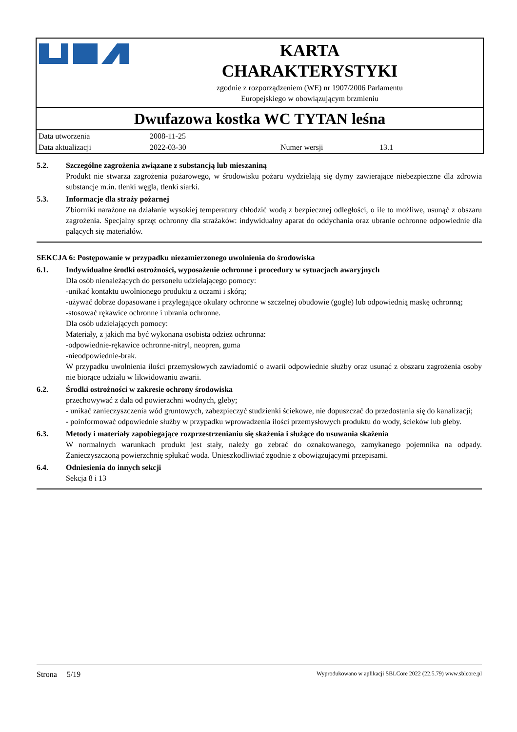KARTA
CHARAKTERYSTYKI
zgodnie z rozporządzeniem (WE) nr 1907/2006 Parlamentu
Europejskiego w obowiązującym brzmieniu
Dwufazowa kostka WC TYTAN leśna
| Data utworzenia | 2008-11-25 | | |
| Data aktualizacji | 2022-03-30 | Numer wersji | 13.1 |
5.2. Szczególne zagrożenia związane z substancją lub mieszaniną
Produkt nie stwarza zagrożenia pożarowego, w środowisku pożaru wydzielają się dymy zawierające niebezpieczne dla zdrowia substancje m.in. tlenki węgla, tlenki siarki.
5.3. Informacje dla straży pożarnej
Zbiorniki narażone na działanie wysokiej temperatury chłodzić wodą z bezpiecznej odległości, o ile to możliwe, usunąć z obszaru zagrożenia. Specjalny sprzęt ochronny dla strażaków: indywidualny aparat do oddychania oraz ubranie ochronne odpowiednie dla palących się materiałów.
SEKCJA 6: Postępowanie w przypadku niezamierzonego uwolnienia do środowiska
6.1. Indywidualne środki ostrożności, wyposażenie ochronne i procedury w sytuacjach awaryjnych
Dla osób nienależących do personelu udzielającego pomocy:
-unikać kontaktu uwolnionego produktu z oczami i skórą;
-używać dobrze dopasowane i przylegające okulary ochronne w szczelnej obudowie (gogle) lub odpowiednią maskę ochronną;
-stosować rękawice ochronne i ubrania ochronne.
Dla osób udzielających pomocy:
Materiały, z jakich ma być wykonana osobista odzież ochronna:
-odpowiednie-rękawice ochronne-nitryl, neopren, guma
-nieodpowiednie-brak.
W przypadku uwolnienia ilości przemysłowych zawiadomić o awarii odpowiednie służby oraz usunąć z obszaru zagrożenia osoby nie biorące udziału w likwidowaniu awarii.
6.2. Środki ostrożności w zakresie ochrony środowiska
przechowywać z dala od powierzchni wodnych, gleby;
- unikać zanieczyszczenia wód gruntowych, zabezpieczyć studzienki ściekowe, nie dopuszczać do przedostania się do kanalizacji;
- poinformować odpowiednie służby w przypadku wprowadzenia ilości przemysłowych produktu do wody, ścieków lub gleby.
6.3. Metody i materiały zapobiegające rozprzestrzenianiu się skażenia i służące do usuwania skażenia
W normalnych warunkach produkt jest stały, należy go zebrać do oznakowanego, zamykanego pojemnika na odpady. Zanieczyszczoną powierzchnię spłukać woda. Unieszkodliwiać zgodnie z obowiązującymi przepisami.
6.4. Odniesienia do innych sekcji
Sekcja 8 i 13
Strona 5/19 Wyprodukowano w aplikacji SBLCore 2022 (22.5.79) www.sblcore.pl